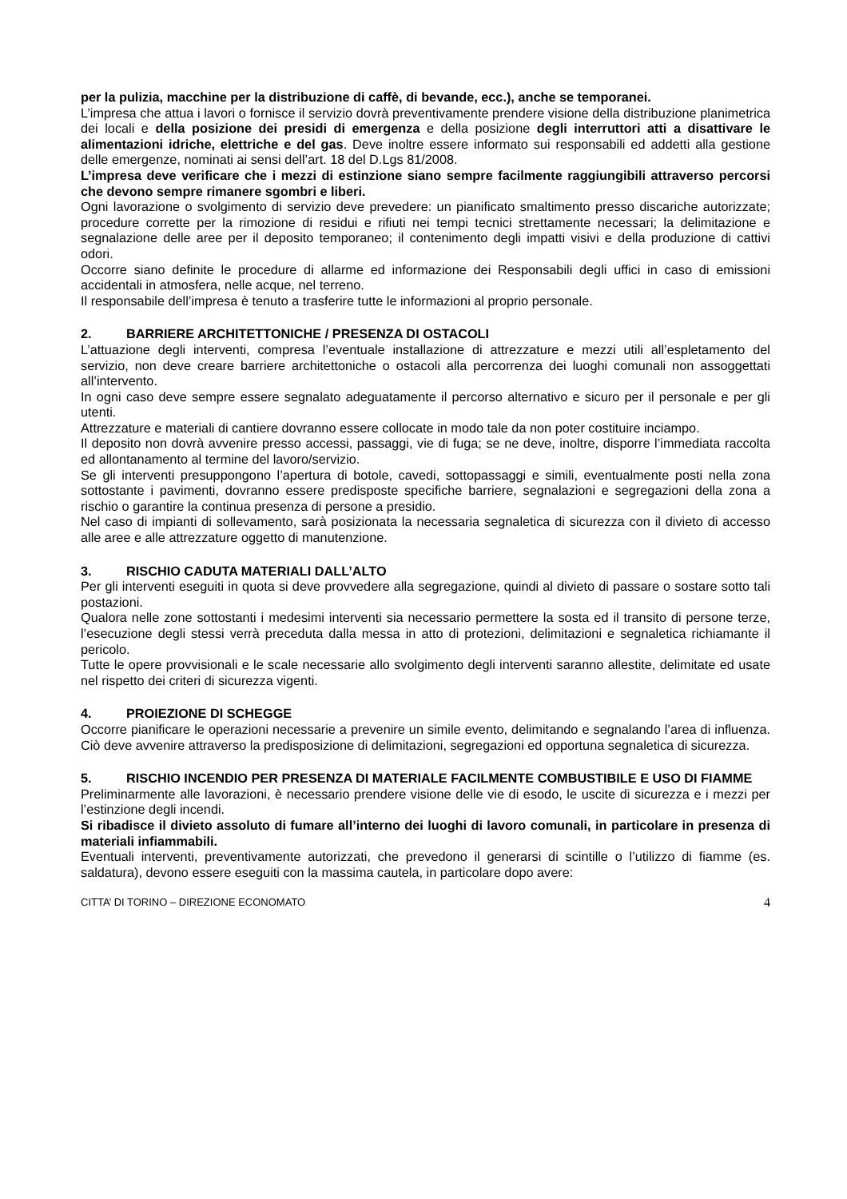per la pulizia, macchine per la distribuzione di caffè, di bevande, ecc.), anche se temporanei.
L’impresa che attua i lavori o fornisce il servizio dovrà preventivamente prendere visione della distribuzione planimetrica dei locali e della posizione dei presidi di emergenza e della posizione degli interruttori atti a disattivare le alimentazioni idriche, elettriche e del gas. Deve inoltre essere informato sui responsabili ed addetti alla gestione delle emergenze, nominati ai sensi dell’art. 18 del D.Lgs 81/2008.
L’impresa deve verificare che i mezzi di estinzione siano sempre facilmente raggiungibili attraverso percorsi che devono sempre rimanere sgombri e liberi.
Ogni lavorazione o svolgimento di servizio deve prevedere: un pianificato smaltimento presso discariche autorizzate; procedure corrette per la rimozione di residui e rifiuti nei tempi tecnici strettamente necessari; la delimitazione e segnalazione delle aree per il deposito temporaneo; il contenimento degli impatti visivi e della produzione di cattivi odori.
Occorre siano definite le procedure di allarme ed informazione dei Responsabili degli uffici in caso di emissioni accidentali in atmosfera, nelle acque, nel terreno.
Il responsabile dell’impresa è tenuto a trasferire tutte le informazioni al proprio personale.
2. BARRIERE ARCHITETTONICHE / PRESENZA DI OSTACOLI
L’attuazione degli interventi, compresa l’eventuale installazione di attrezzature e mezzi utili all’espletamento del servizio, non deve creare barriere architettoniche o ostacoli alla percorrenza dei luoghi comunali non assoggettati all’intervento.
In ogni caso deve sempre essere segnalato adeguatamente il percorso alternativo e sicuro per il personale e per gli utenti.
Attrezzature e materiali di cantiere dovranno essere collocate in modo tale da non poter costituire inciampo.
Il deposito non dovrà avvenire presso accessi, passaggi, vie di fuga; se ne deve, inoltre, disporre l’immediata raccolta ed allontanamento al termine del lavoro/servizio.
Se gli interventi presuppongono l’apertura di botole, cavedi, sottopassaggi e simili, eventualmente posti nella zona sottostante i pavimenti, dovranno essere predisposte specifiche barriere, segnalazioni e segregazioni della zona a rischio o garantire la continua presenza di persone a presidio.
Nel caso di impianti di sollevamento, sarà posizionata la necessaria segnaletica di sicurezza con il divieto di accesso alle aree e alle attrezzature oggetto di manutenzione.
3. RISCHIO CADUTA MATERIALI DALL’ALTO
Per gli interventi eseguiti in quota si deve provvedere alla segregazione, quindi al divieto di passare o sostare sotto tali postazioni.
Qualora nelle zone sottostanti i medesimi interventi sia necessario permettere la sosta ed il transito di persone terze, l’esecuzione degli stessi verrà preceduta dalla messa in atto di protezioni, delimitazioni e segnaletica richiamante il pericolo.
Tutte le opere provvisionali e le scale necessarie allo svolgimento degli interventi saranno allestite, delimitate ed usate nel rispetto dei criteri di sicurezza vigenti.
4. PROIEZIONE DI SCHEGGE
Occorre pianificare le operazioni necessarie a prevenire un simile evento, delimitando e segnalando l’area di influenza. Ciò deve avvenire attraverso la predisposizione di delimitazioni, segregazioni ed opportuna segnaletica di sicurezza.
5. RISCHIO INCENDIO PER PRESENZA DI MATERIALE FACILMENTE COMBUSTIBILE E USO DI FIAMME
Preliminarmente alle lavorazioni, è necessario prendere visione delle vie di esodo, le uscite di sicurezza e i mezzi per l’estinzione degli incendi.
Si ribadisce il divieto assoluto di fumare all’interno dei luoghi di lavoro comunali, in particolare in presenza di materiali infiammabili.
Eventuali interventi, preventivamente autorizzati, che prevedono il generarsi di scintille o l’utilizzo di fiamme (es. saldatura), devono essere eseguiti con la massima cautela, in particolare dopo avere:
CITTA’ DI TORINO – DIREZIONE ECONOMATO 4